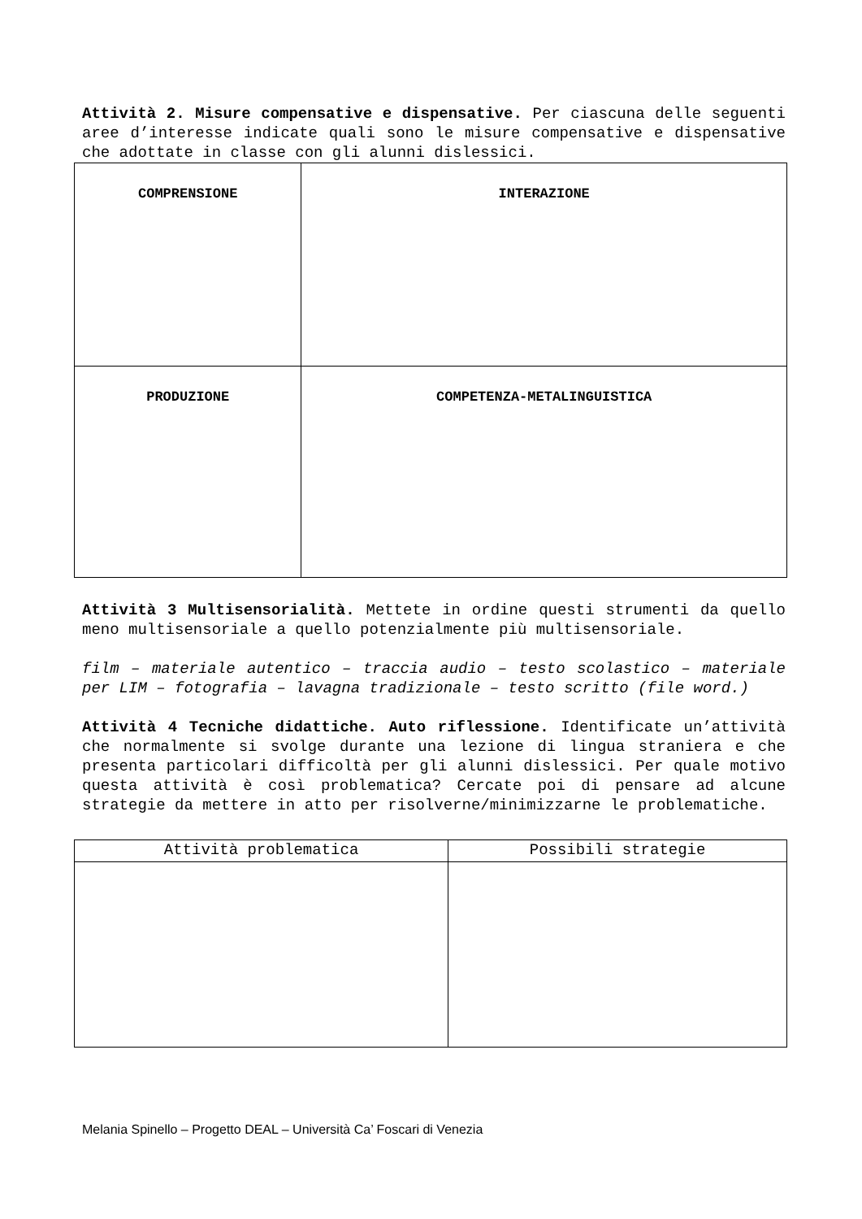Attività 2. Misure compensative e dispensative. Per ciascuna delle seguenti aree d’interesse indicate quali sono le misure compensative e dispensative che adottate in classe con gli alunni dislessici.
| COMPRENSIONE | INTERAZIONE |
| --- | --- |
| PRODUZIONE | COMPETENZA-METALINGUISTICA |
Attività 3 Multisensorialità. Mettete in ordine questi strumenti da quello meno multisensoriale a quello potenzialmente più multisensoriale.
film – materiale autentico – traccia audio – testo scolastico – materiale per LIM – fotografia – lavagna tradizionale – testo scritto (file word.)
Attività 4 Tecniche didattiche. Auto riflessione. Identificate un’attività che normalmente si svolge durante una lezione di lingua straniera e che presenta particolari difficoltà per gli alunni dislessici. Per quale motivo questa attività è così problematica? Cercate poi di pensare ad alcune strategie da mettere in atto per risolverne/minimizzarne le problematiche.
| Attività problematica | Possibili strategie |
| --- | --- |
Melania Spinello – Progetto DEAL – Università Ca’ Foscari di Venezia